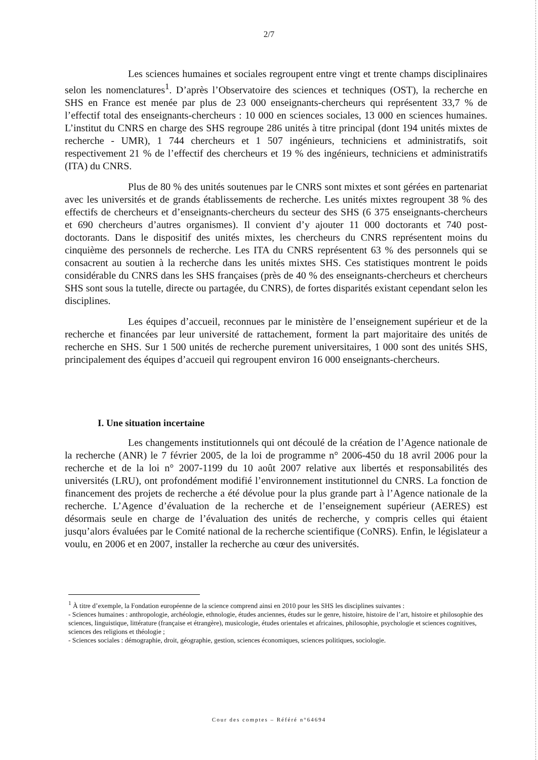2/7
Les sciences humaines et sociales regroupent entre vingt et trente champs disciplinaires selon les nomenclatures<sup>1</sup>. D’après l’Observatoire des sciences et techniques (OST), la recherche en SHS en France est menée par plus de 23 000 enseignants-chercheurs qui représentent 33,7 % de l’effectif total des enseignants-chercheurs : 10 000 en sciences sociales, 13 000 en sciences humaines. L’institut du CNRS en charge des SHS regroupe 286 unités à titre principal (dont 194 unités mixtes de recherche - UMR), 1 744 chercheurs et 1 507 ingénieurs, techniciens et administratifs, soit respectivement 21 % de l’effectif des chercheurs et 19 % des ingénieurs, techniciens et administratifs (ITA) du CNRS.
Plus de 80 % des unités soutenues par le CNRS sont mixtes et sont gérées en partenariat avec les universités et de grands établissements de recherche. Les unités mixtes regroupent 38 % des effectifs de chercheurs et d’enseignants-chercheurs du secteur des SHS (6 375 enseignants-chercheurs et 690 chercheurs d’autres organismes). Il convient d’y ajouter 11 000 doctorants et 740 post-doctorants. Dans le dispositif des unités mixtes, les chercheurs du CNRS représentent moins du cinquième des personnels de recherche. Les ITA du CNRS représentent 63 % des personnels qui se consacrent au soutien à la recherche dans les unités mixtes SHS. Ces statistiques montrent le poids considérable du CNRS dans les SHS françaises (près de 40 % des enseignants-chercheurs et chercheurs SHS sont sous la tutelle, directe ou partagée, du CNRS), de fortes disparités existant cependant selon les disciplines.
Les équipes d’accueil, reconnues par le ministère de l’enseignement supérieur et de la recherche et financées par leur université de rattachement, forment la part majoritaire des unités de recherche en SHS. Sur 1 500 unités de recherche purement universitaires, 1 000 sont des unités SHS, principalement des équipes d’accueil qui regroupent environ 16 000 enseignants-chercheurs.
I. Une situation incertaine
Les changements institutionnels qui ont découlé de la création de l’Agence nationale de la recherche (ANR) le 7 février 2005, de la loi de programme n° 2006-450 du 18 avril 2006 pour la recherche et de la loi n° 2007-1199 du 10 août 2007 relative aux libertés et responsabilités des universités (LRU), ont profondément modifié l’environnement institutionnel du CNRS. La fonction de financement des projets de recherche a été dévolue pour la plus grande part à l’Agence nationale de la recherche. L’Agence d’évaluation de la recherche et de l’enseignement supérieur (AERES) est désormais seule en charge de l’évaluation des unités de recherche, y compris celles qui étaient jusqu’alors évaluées par le Comité national de la recherche scientifique (CoNRS). Enfin, le législateur a voulu, en 2006 et en 2007, installer la recherche au cœur des universités.
<sup>1</sup> À titre d’exemple, la Fondation européenne de la science comprend ainsi en 2010 pour les SHS les disciplines suivantes :
- Sciences humaines : anthropologie, archéologie, ethnologie, études anciennes, études sur le genre, histoire, histoire de l’art, histoire et philosophie des sciences, linguistique, littérature (française et étrangère), musicologie, études orientales et africaines, philosophie, psychologie et sciences cognitives, sciences des religions et théologie ;
- Sciences sociales : démographie, droit, géographie, gestion, sciences économiques, sciences politiques, sociologie.
Cour des comptes – Référé n°64694